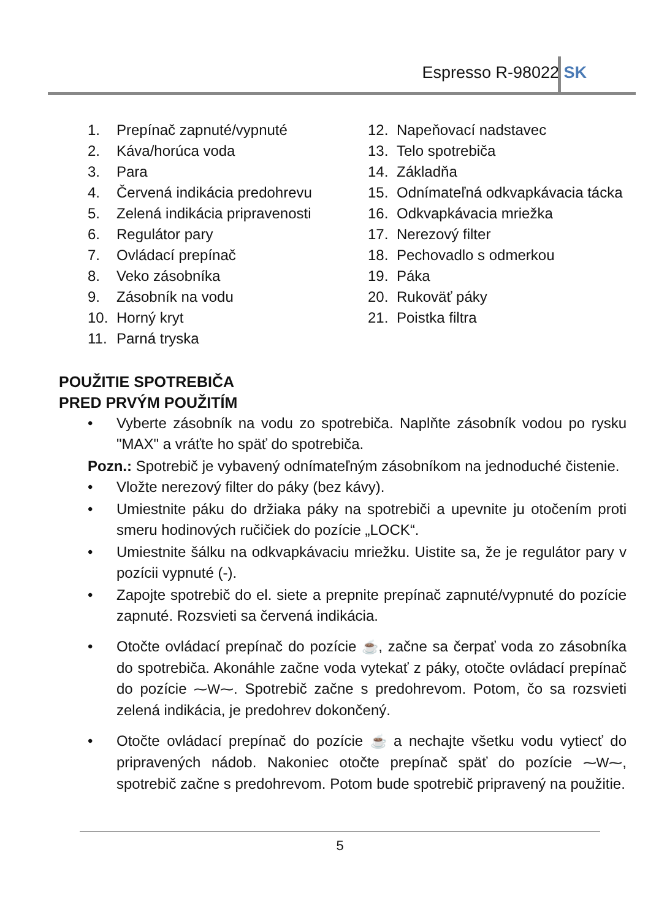Espresso R-98022 SK
1. Prepínač zapnuté/vypnuté
2. Káva/horúca voda
3. Para
4. Červená indikácia predohrevu
5. Zelená indikácia pripravenosti
6. Regulátor pary
7. Ovládací prepínač
8. Veko zásobníka
9. Zásobník na vodu
10. Horný kryt
11. Parná tryska
12. Napeňovací nadstavec
13. Telo spotrebiča
14. Základňa
15. Odnímateľná odkvapkávacia tácka
16. Odkvapkávacia mriežka
17. Nerezový filter
18. Pechovadlo s odmerkou
19. Páka
20. Rukoväť páky
21. Poistka filtra
POUŽITIE SPOTREBIČA
PRED PRVÝM POUŽITÍM
• Vyberte zásobník na vodu zo spotrebiča. Naplňte zásobník vodou po rysku "MAX" a vráťte ho späť do spotrebiča.
Pozn.: Spotrebič je vybavený odnímateľným zásobníkom na jednoduché čistenie.
• Vložte nerezový filter do páky (bez kávy).
• Umiestnite páku do držiaka páky na spotrebiči a upevnite ju otočením proti smeru hodinových ručičiek do pozície „LOCK“.
• Umiestnite šálku na odkvapkávaciu mriežku. Uistite sa, že je regulátor pary v pozícii vypnuté (-).
• Zapojte spotrebič do el. siete a prepnite prepínač zapnuté/vypnuté do pozície zapnuté. Rozsvieti sa červená indikácia.
• Otočte ovládací prepínač do pozície ☕, začne sa čerpať voda zo zásobníka do spotrebiča. Akonáhle začne voda vytekať z páky, otočte ovládací prepínač do pozície ⁓W⁓. Spotrebič začne s predohrevom. Potom, čo sa rozsvieti zelená indikácia, je predohrev dokončený.
• Otočte ovládací prepínač do pozície ☕ a nechajte všetku vodu vytiecť do pripravených nádob. Nakoniec otočte prepínač späť do pozície ⁓W⁓, spotrebič začne s predohrevom. Potom bude spotrebič pripravený na použitie.
5